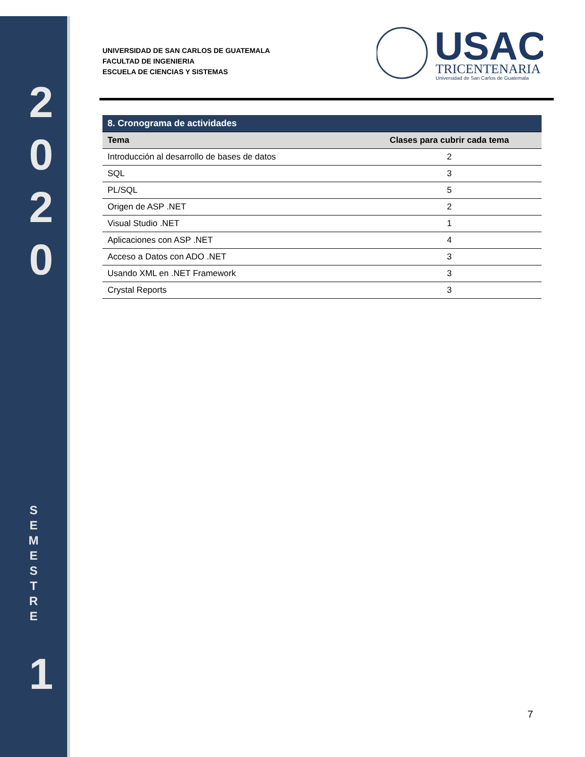2
0
2
0
S
E
M
E
S
T
R
E
1
UNIVERSIDAD DE SAN CARLOS DE GUATEMALA
FACULTAD DE INGENIERIA
ESCUELA DE CIENCIAS Y SISTEMAS
USAC
TRICENTENARIA
Universidad de San Carlos de Guatemala
| 8. Cronograma de actividades | |
| --- | --- |
| Tema | Clases para cubrir cada tema |
| Introducción al desarrollo de bases de datos | 2 |
| SQL | 3 |
| PL/SQL | 5 |
| Origen de ASP .NET | 2 |
| Visual Studio .NET | 1 |
| Aplicaciones con ASP .NET | 4 |
| Acceso a Datos con ADO .NET | 3 |
| Usando XML en .NET Framework | 3 |
| Crystal Reports | 3 |
7